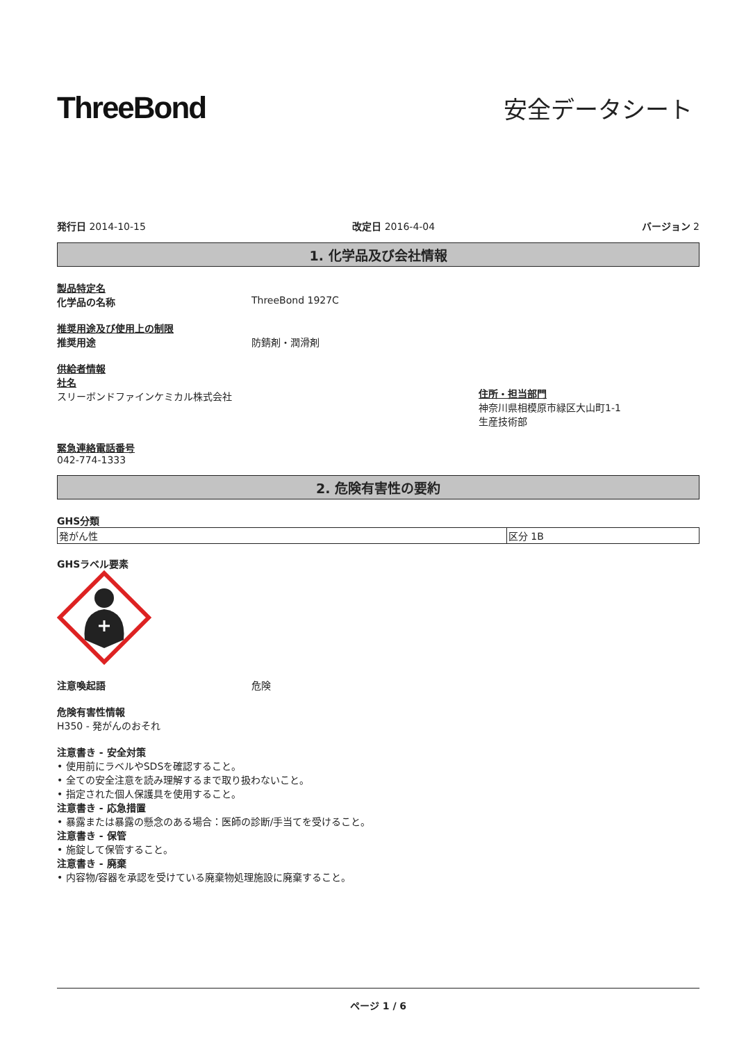ThreeBond
安全データシート
発行日 2014-10-15 改定日 2016-4-04 バージョン 2
1. 化学品及び会社情報
製品特定名
化学品の名称 ThreeBond 1927C
推奨用途及び使用上の制限
推奨用途 防錆剤・潤滑剤
供給者情報
社名
スリーボンドファインケミカル株式会社
住所・担当部門
神奈川県相模原市緑区大山町1-1
生産技術部
緊急連絡電話番号
042-774-1333
2. 危険有害性の要約
GHS分類
| 発がん性 | 区分 1B |
GHSラベル要素
注意喚起語 危険
危険有害性情報
H350 - 発がんのおそれ
注意書き - 安全対策
• 使用前にラベルやSDSを確認すること。
• 全ての安全注意を読み理解するまで取り扱わないこと。
• 指定された個人保護具を使用すること。
注意書き - 応急措置
• 暴露または暴露の懸念のある場合：医師の診断/手当てを受けること。
注意書き - 保管
• 施錠して保管すること。
注意書き - 廃棄
• 内容物/容器を承認を受けている廃棄物処理施設に廃棄すること。
ページ 1 / 6